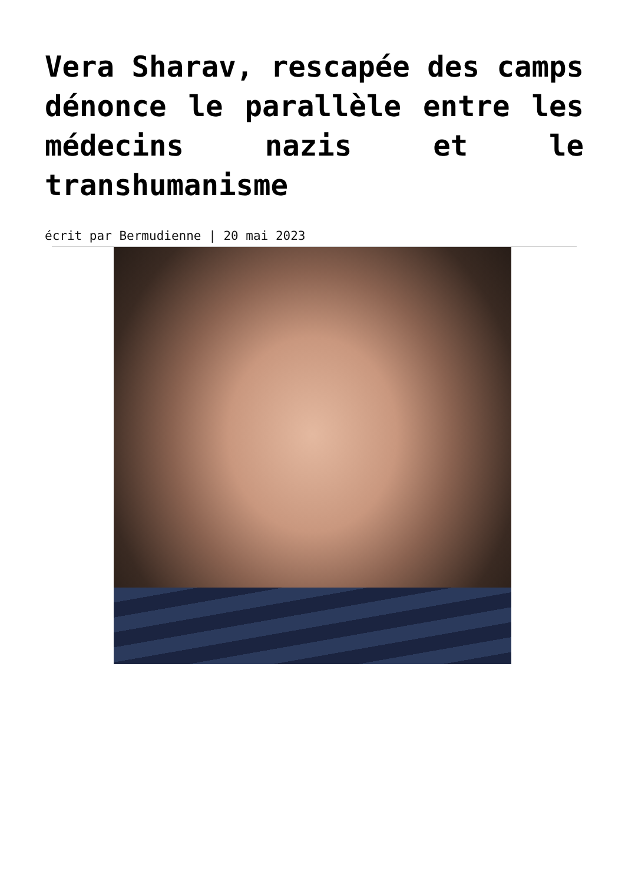Vera Sharav, rescapée des camps dénonce le parallèle entre les médecins nazis et le transhumanisme
écrit par Bermudienne | 20 mai 2023